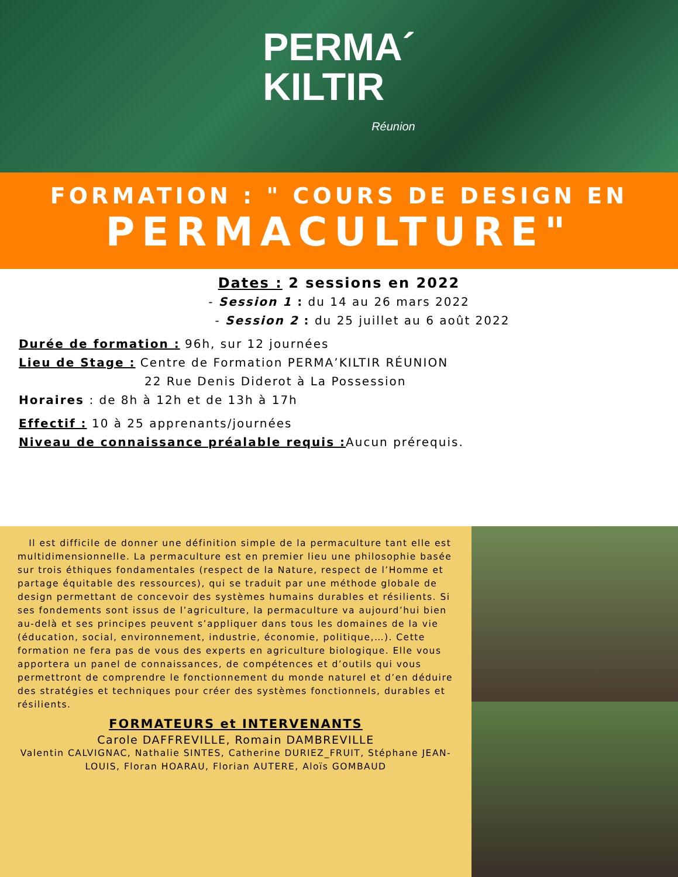PERMA´
KILTIR
Réunion
FORMATION : " COURS DE DESIGN EN
PERMACULTURE"
Dates : 2 sessions en 2022
- Session 1 : du 14 au 26 mars 2022
- Session 2 : du 25 juillet au 6 août 2022
Durée de formation : 96h, sur 12 journées
Lieu de Stage : Centre de Formation PERMA’KILTIR RÉUNION
22 Rue Denis Diderot à La Possession
Horaires : de 8h à 12h et de 13h à 17h
Effectif : 10 à 25 apprenants/journées
Niveau de connaissance préalable requis : Aucun prérequis.
Il est difficile de donner une définition simple de la permaculture tant elle est multidimensionnelle. La permaculture est en premier lieu une philosophie basée sur trois éthiques fondamentales (respect de la Nature, respect de l’Homme et partage équitable des ressources), qui se traduit par une méthode globale de design permettant de concevoir des systèmes humains durables et résilients. Si ses fondements sont issus de l’agriculture, la permaculture va aujourd’hui bien au-delà et ses principes peuvent s’appliquer dans tous les domaines de la vie (éducation, social, environnement, industrie, économie, politique,…). Cette formation ne fera pas de vous des experts en agriculture biologique. Elle vous apportera un panel de connaissances, de compétences et d’outils qui vous permettront de comprendre le fonctionnement du monde naturel et d’en déduire des stratégies et techniques pour créer des systèmes fonctionnels, durables et résilients.
FORMATEURS et INTERVENANTS
Carole DAFFREVILLE, Romain DAMBREVILLE
Valentin CALVIGNAC, Nathalie SINTES, Catherine DURIEZ_FRUIT, Stéphane JEAN-LOUIS, Floran HOARAU, Florian AUTERE, Aloïs GOMBAUD